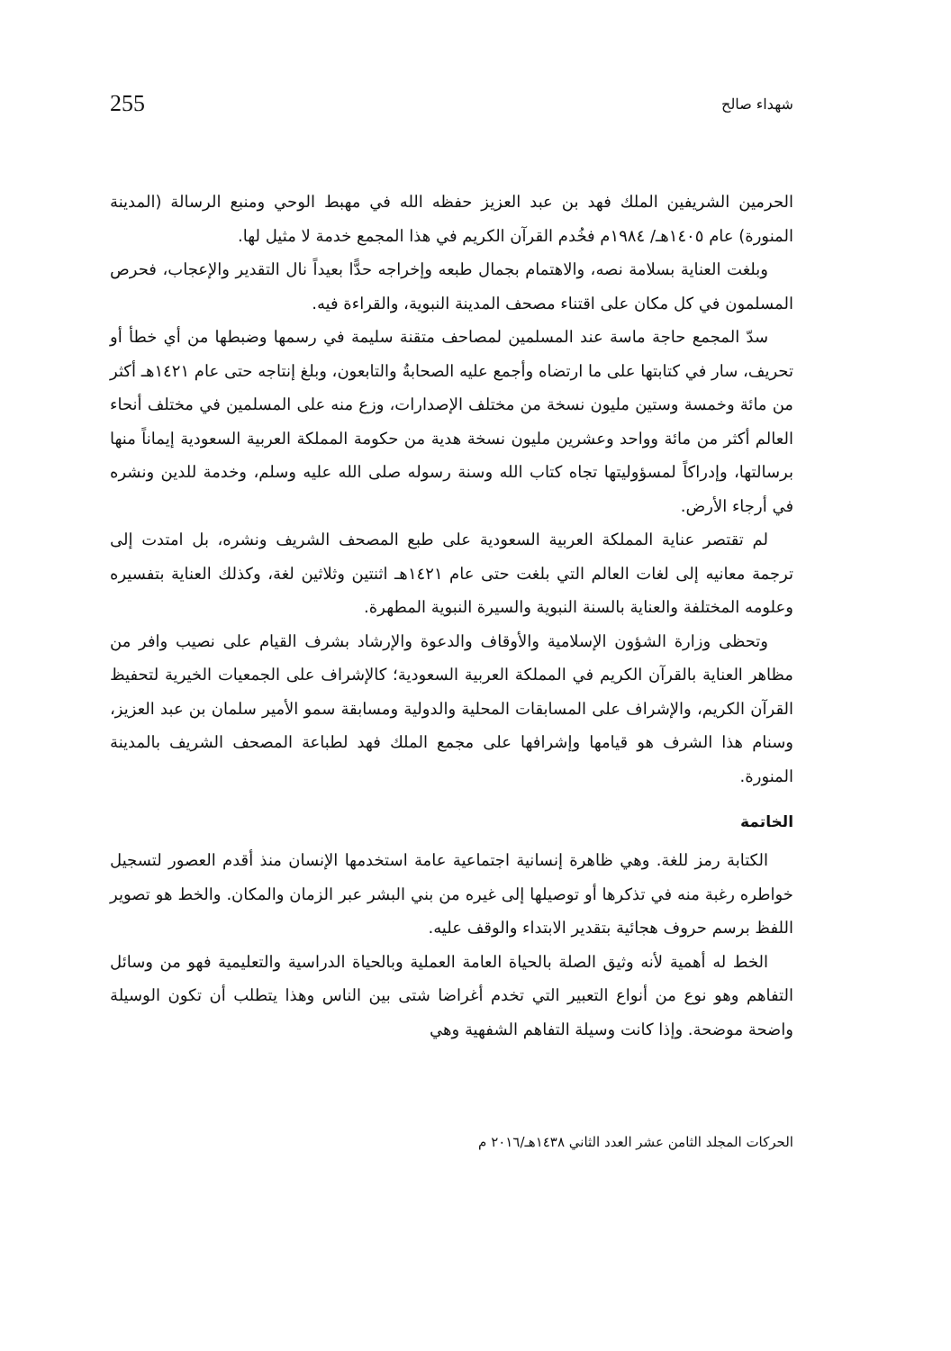شهداء صالح 255
الحرمين الشريفين الملك فهد بن عبد العزيز حفظه الله في مهبط الوحي ومنبع الرسالة (المدينة المنورة) عام ١٤٠٥هـ/ ١٩٨٤م فخُدم القرآن الكريم في هذا المجمع خدمة لا مثيل لها.
وبلغت العناية بسلامة نصه، والاهتمام بجمال طبعه وإخراجه حدًّا بعيداً نال التقدير والإعجاب، فحرص المسلمون في كل مكان على اقتناء مصحف المدينة النبوية، والقراءة فيه.
سدّ المجمع حاجة ماسة عند المسلمين لمصاحف متقنة سليمة في رسمها وضبطها من أي خطأ أو تحريف، سار في كتابتها على ما ارتضاه وأجمع عليه الصحابةُ والتابعون، وبلغ إنتاجه حتى عام ١٤٢١هـ أكثر من مائة وخمسة وستين مليون نسخة من مختلف الإصدارات، وزع منه على المسلمين في مختلف أنحاء العالم أكثر من مائة وواحد وعشرين مليون نسخة هدية من حكومة المملكة العربية السعودية إيماناً منها برسالتها، وإدراكاً لمسؤوليتها تجاه كتاب الله وسنة رسوله صلى الله عليه وسلم، وخدمة للدين ونشره في أرجاء الأرض.
لم تقتصر عناية المملكة العربية السعودية على طبع المصحف الشريف ونشره، بل امتدت إلى ترجمة معانيه إلى لغات العالم التي بلغت حتى عام ١٤٢١هـ اثنتين وثلاثين لغة، وكذلك العناية بتفسيره وعلومه المختلفة والعناية بالسنة النبوية والسيرة النبوية المطهرة.
وتحظى وزارة الشؤون الإسلامية والأوقاف والدعوة والإرشاد بشرف القيام على نصيب وافر من مظاهر العناية بالقرآن الكريم في المملكة العربية السعودية؛ كالإشراف على الجمعيات الخيرية لتحفيظ القرآن الكريم، والإشراف على المسابقات المحلية والدولية ومسابقة سمو الأمير سلمان بن عبد العزيز، وسنام هذا الشرف هو قيامها وإشرافها على مجمع الملك فهد لطباعة المصحف الشريف بالمدينة المنورة.
الخاتمة
الكتابة رمز للغة. وهي ظاهرة إنسانية اجتماعية عامة استخدمها الإنسان منذ أقدم العصور لتسجيل خواطره رغبة منه في تذكرها أو توصيلها إلى غيره من بني البشر عبر الزمان والمكان. والخط هو تصوير اللفظ برسم حروف هجائية بتقدير الابتداء والوقف عليه.
الخط له أهمية لأنه وثيق الصلة بالحياة العامة العملية وبالحياة الدراسية والتعليمية فهو من وسائل التفاهم وهو نوع من أنواع التعبير التي تخدم أغراضا شتى بين الناس وهذا يتطلب أن تكون الوسيلة واضحة موضحة. وإذا كانت وسيلة التفاهم الشفهية وهي
الحركات المجلد الثامن عشر العدد الثاني ١٤٣٨هـ/٢٠١٦ م